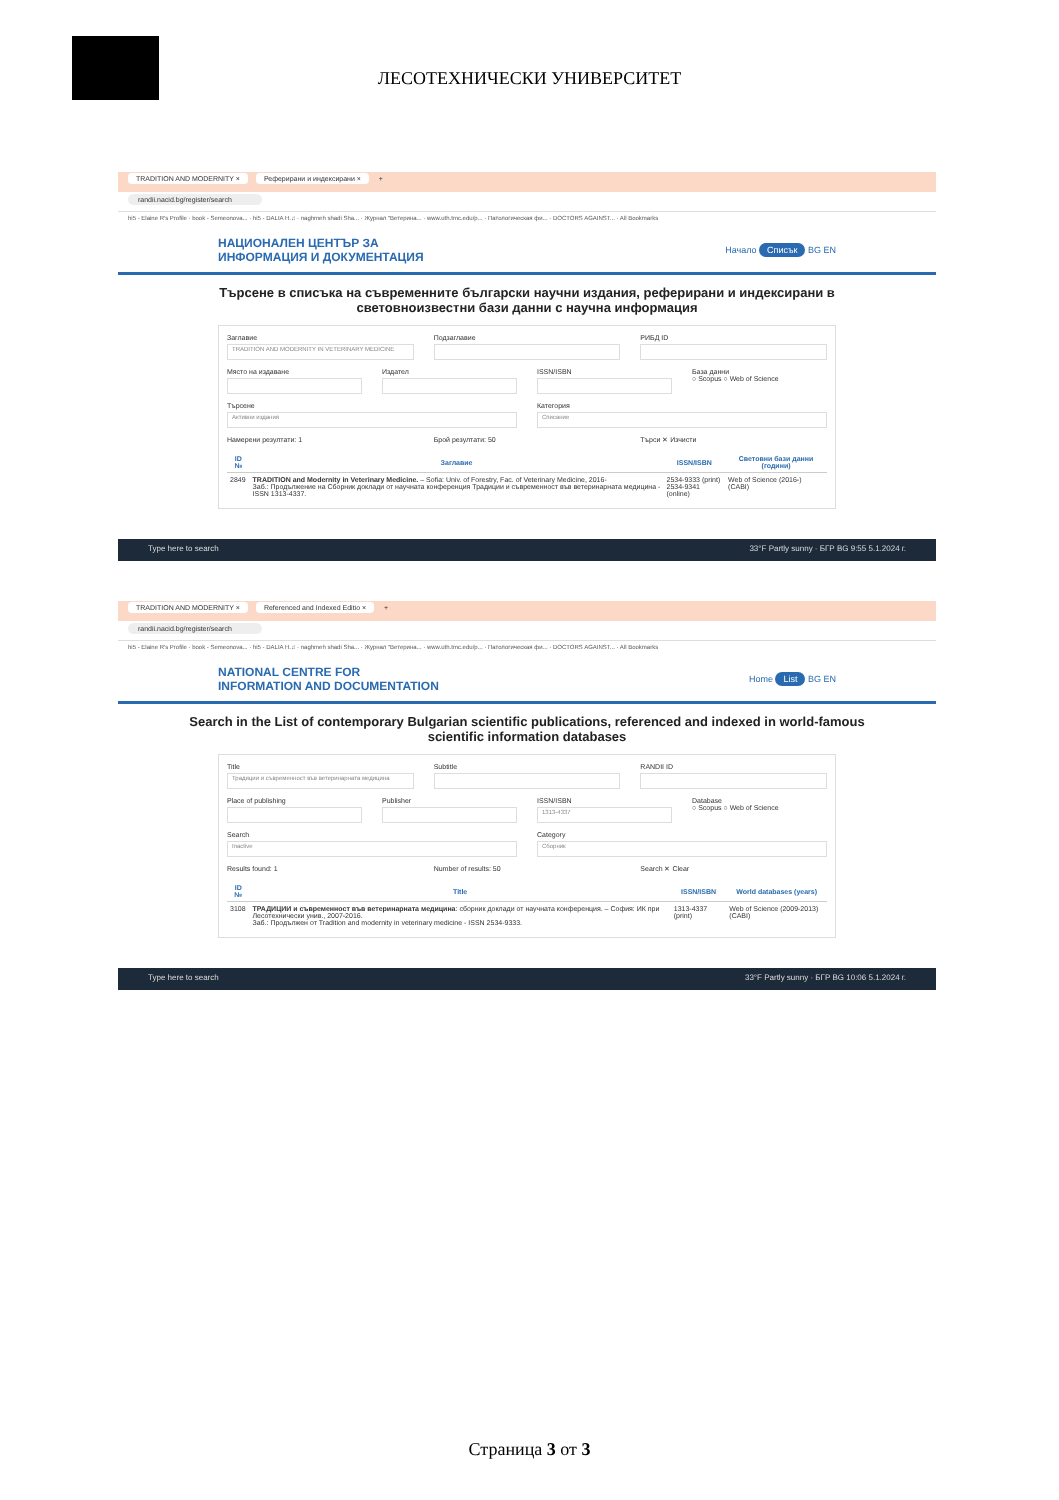ЛЕСОТЕХНИЧЕСКИ УНИВЕРСИТЕТ
TRADITION AND MODERNITY × Реферирани и индексирани × +
randii.nacid.bg/register/search
hi5 - Elaine R's Profile · book - Semeonova... · hi5 - DALIA H.♫ · naghmeh shadi Sha... · Журнал "Ветерина... · www.uth.tmc.edu/p... · Патологическая фи... · DOCTORS AGAINST... · All Bookmarks
НАЦИОНАЛЕН ЦЕНТЪР ЗА
ИНФОРМАЦИЯ И ДОКУМЕНТАЦИЯ
Начало Списък BG EN
Търсене в списъка на съвременните български научни издания, реферирани и индексирани в световноизвестни бази данни с научна информация
Заглавие
TRADITION AND MODERNITY IN VETERINARY MEDICINE
Подзаглавие РИБД ID
Място на издаване Издател ISSN/ISBN База данни
○ Scopus ○ Web of Science
Търсене
Активни издания
Категория
Списание
Намерени резултати: 1 Брой резултати: 50 Търси ✕ Изчисти
| ID № | Заглавие | ISSN/ISBN | Световни бази данни (години) |
| --- | --- | --- | --- |
| 2849 | TRADITION and Modernity in Veterinary Medicine. – Sofia: Univ. of Forestry, Fac. of Veterinary Medicine, 2016- Заб.: Продължение на Сборник доклади от научната конференция Традиции и съвременност във ветеринарната медицина - ISSN 1313-4337. | 2534-9333 (print) 2534-9341 (online) | Web of Science (2016-) (CABI) |
Type here to search 33°F Partly sunny · БГР BG 9:55 5.1.2024 г.
TRADITION AND MODERNITY × Referenced and Indexed Editio × +
randii.nacid.bg/register/search
hi5 - Elaine R's Profile · book - Semeonova... · hi5 - DALIA H.♫ · naghmeh shadi Sha... · Журнал "Ветерина... · www.uth.tmc.edu/p... · Патологическая фи... · DOCTORS AGAINST... · All Bookmarks
NATIONAL CENTRE FOR
INFORMATION AND DOCUMENTATION
Home List BG EN
Search in the List of contemporary Bulgarian scientific publications, referenced and indexed in world-famous scientific information databases
Title
Традиции и съвременност във ветеринарната медицина
Subtitle RANDII ID
Place of publishing Publisher ISSN/ISBN
1313-4337
Database
○ Scopus ○ Web of Science
Search
Inactive
Category
Сборник
Results found: 1 Number of results: 50 Search ✕ Clear
| ID № | Title | ISSN/ISBN | World databases (years) |
| --- | --- | --- | --- |
| 3108 | ТРАДИЦИИ и съвременност във ветеринарната медицина : сборник доклади от научната конференция. – София: ИК при Лесотехнически унив., 2007-2016. Заб.: Продължен от Tradition and modernity in veterinary medicine - ISSN 2534-9333. | 1313-4337 (print) | Web of Science (2009-2013) (CABI) |
Type here to search 33°F Partly sunny · БГР BG 10:06 5.1.2024 г.
Страница 3 от 3